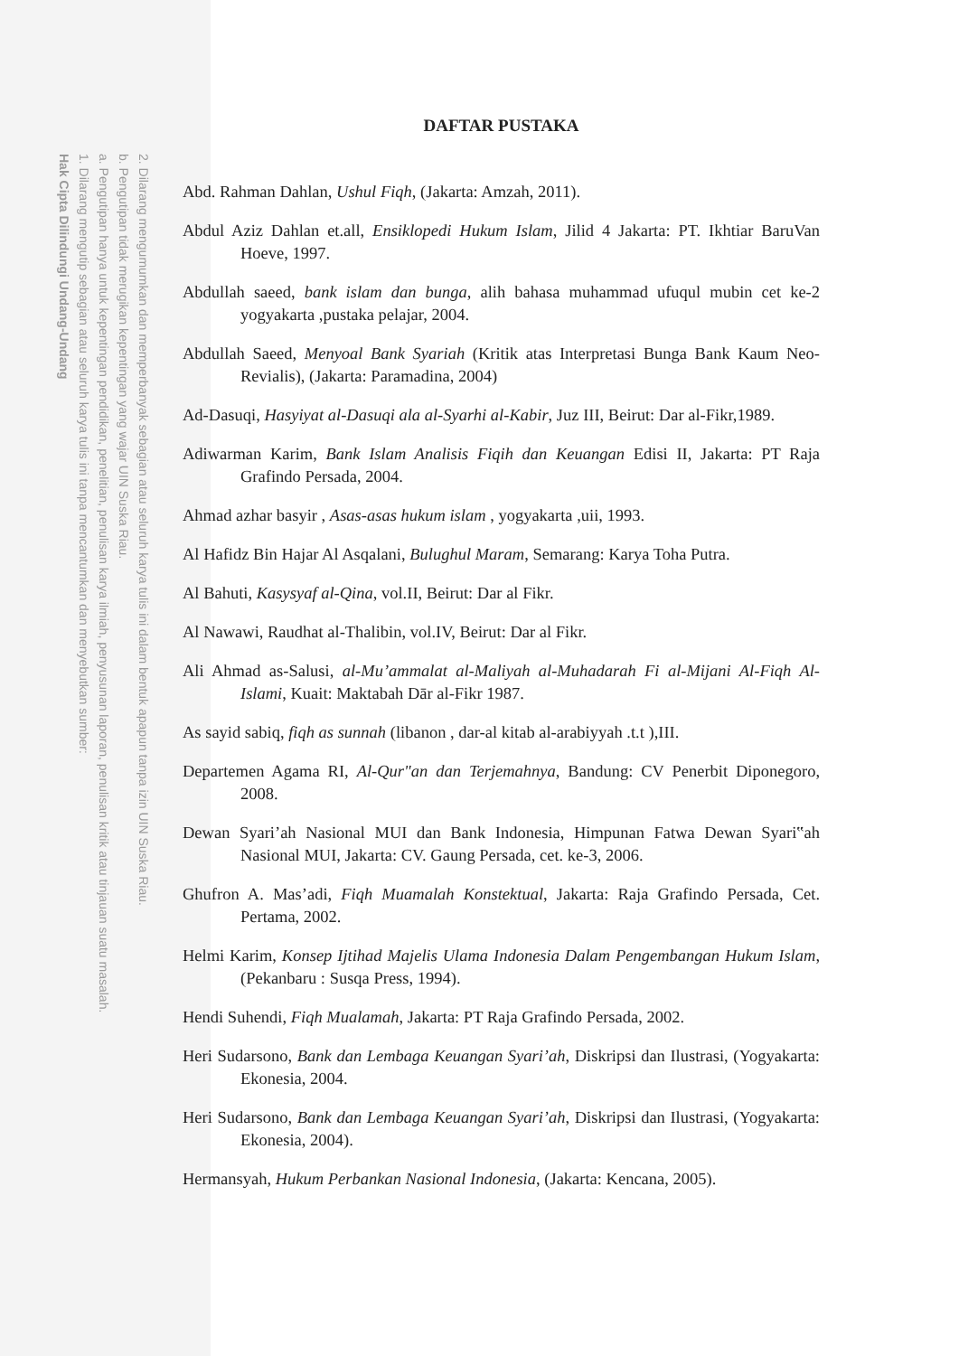2. Dilarang mengumumkan dan memperbanyak sebagian atau seluruh karya tulis ini dalam bentuk apapun tanpa izin UIN Suska Riau.
b. Pengutipan tidak merugikan kepentingan yang wajar UIN Suska Riau.
a. Pengutipan hanya untuk kepentingan pendidikan, penelitian, penulisan karya ilmiah, penyusunan laporan, penulisan kritik atau tinjauan suatu masalah.
1. Dilarang mengutip sebagian atau seluruh karya tulis ini tanpa mencantumkan dan menyebutkan sumber:
Hak Cipta Dilindungi Undang-Undang
DAFTAR PUSTAKA
Abd. Rahman Dahlan, Ushul Fiqh, (Jakarta: Amzah, 2011).
Abdul Aziz Dahlan et.all, Ensiklopedi Hukum Islam, Jilid 4 Jakarta: PT. Ikhtiar BaruVan Hoeve, 1997.
Abdullah saeed, bank islam dan bunga, alih bahasa muhammad ufuqul mubin cet ke-2 yogyakarta ,pustaka pelajar, 2004.
Abdullah Saeed, Menyoal Bank Syariah (Kritik atas Interpretasi Bunga Bank Kaum Neo-Revialis), (Jakarta: Paramadina, 2004)
Ad-Dasuqi, Hasyiyat al-Dasuqi ala al-Syarhi al-Kabir, Juz III, Beirut: Dar al-Fikr,1989.
Adiwarman Karim, Bank Islam Analisis Fiqih dan Keuangan Edisi II, Jakarta: PT Raja Grafindo Persada, 2004.
Ahmad azhar basyir , Asas-asas hukum islam , yogyakarta ,uii, 1993.
Al Hafidz Bin Hajar Al Asqalani, Bulughul Maram, Semarang: Karya Toha Putra.
Al Bahuti, Kasysyaf al-Qina, vol.II, Beirut: Dar al Fikr.
Al Nawawi, Raudhat al-Thalibin, vol.IV, Beirut: Dar al Fikr.
Ali Ahmad as-Salusi, al-Mu’ammalat al-Maliyah al-Muhadarah Fi al-Mijani Al-Fiqh Al- Islami, Kuait: Maktabah Dār al-Fikr 1987.
As sayid sabiq, fiqh as sunnah (libanon , dar-al kitab al-arabiyyah .t.t ),III.
Departemen Agama RI, Al-Qur"an dan Terjemahnya, Bandung: CV Penerbit Diponegoro, 2008.
Dewan Syari’ah Nasional MUI dan Bank Indonesia, Himpunan Fatwa Dewan Syari‟ah Nasional MUI, Jakarta: CV. Gaung Persada, cet. ke-3, 2006.
Ghufron A. Mas’adi, Fiqh Muamalah Konstektual, Jakarta: Raja Grafindo Persada, Cet. Pertama, 2002.
Helmi Karim, Konsep Ijtihad Majelis Ulama Indonesia Dalam Pengembangan Hukum Islam,(Pekanbaru : Susqa Press, 1994).
Hendi Suhendi, Fiqh Mualamah, Jakarta: PT Raja Grafindo Persada, 2002.
Heri Sudarsono, Bank dan Lembaga Keuangan Syari’ah, Diskripsi dan Ilustrasi, (Yogyakarta: Ekonesia, 2004.
Heri Sudarsono, Bank dan Lembaga Keuangan Syari’ah, Diskripsi dan Ilustrasi, (Yogyakarta: Ekonesia, 2004).
Hermansyah, Hukum Perbankan Nasional Indonesia, (Jakarta: Kencana, 2005).